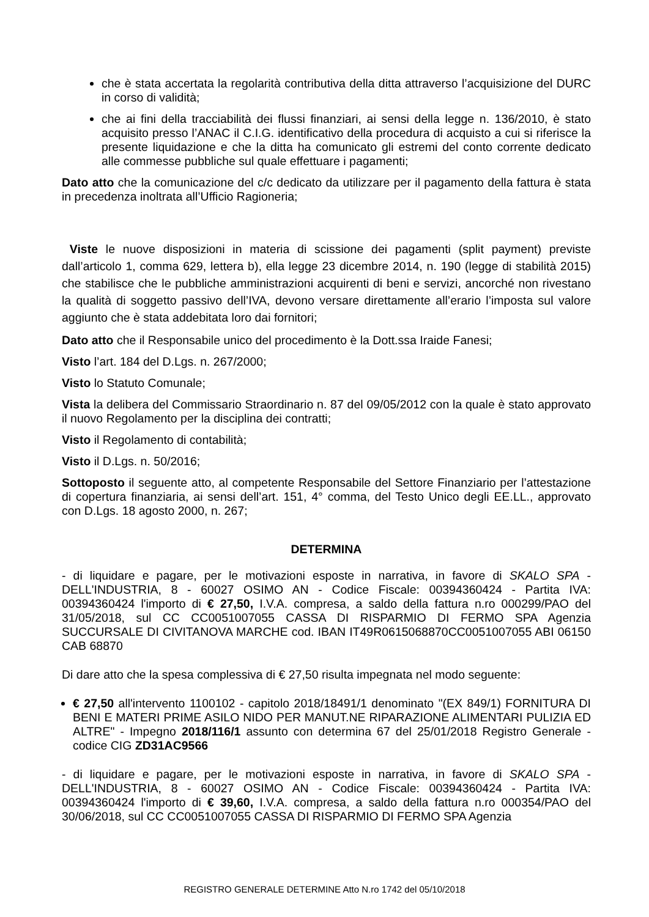che è stata accertata la regolarità contributiva della ditta attraverso l’acquisizione del DURC in corso di validità;
che ai fini della tracciabilità dei flussi finanziari, ai sensi della legge n. 136/2010, è stato acquisito presso l’ANAC il C.I.G. identificativo della procedura di acquisto a cui si riferisce la presente liquidazione e che la ditta ha comunicato gli estremi del conto corrente dedicato alle commesse pubbliche sul quale effettuare i pagamenti;
Dato atto che la comunicazione del c/c dedicato da utilizzare per il pagamento della fattura è stata in precedenza inoltrata all’Ufficio Ragioneria;
Viste le nuove disposizioni in materia di scissione dei pagamenti (split payment) previste dall’articolo 1, comma 629, lettera b), ella legge 23 dicembre 2014, n. 190 (legge di stabilità 2015) che stabilisce che le pubbliche amministrazioni acquirenti di beni e servizi, ancorché non rivestano la qualità di soggetto passivo dell’IVA, devono versare direttamente all’erario l’imposta sul valore aggiunto che è stata addebitata loro dai fornitori;
Dato atto che il Responsabile unico del procedimento è la Dott.ssa Iraide Fanesi;
Visto l’art. 184 del D.Lgs. n. 267/2000;
Visto lo Statuto Comunale;
Vista la delibera del Commissario Straordinario n. 87 del 09/05/2012 con la quale è stato approvato il nuovo Regolamento per la disciplina dei contratti;
Visto il Regolamento di contabilità;
Visto il D.Lgs. n. 50/2016;
Sottoposto il seguente atto, al competente Responsabile del Settore Finanziario per l’attestazione di copertura finanziaria, ai sensi dell’art. 151, 4° comma, del Testo Unico degli EE.LL., approvato con D.Lgs. 18 agosto 2000, n. 267;
DETERMINA
- di liquidare e pagare, per le motivazioni esposte in narrativa, in favore di SKALO SPA - DELL'INDUSTRIA, 8 - 60027 OSIMO AN - Codice Fiscale: 00394360424 - Partita IVA: 00394360424 l'importo di € 27,50, I.V.A. compresa, a saldo della fattura n.ro 000299/PAO del 31/05/2018, sul CC CC0051007055 CASSA DI RISPARMIO DI FERMO SPA Agenzia SUCCURSALE DI CIVITANOVA MARCHE cod. IBAN IT49R0615068870CC0051007055 ABI 06150 CAB 68870
Di dare atto che la spesa complessiva di € 27,50 risulta impegnata nel modo seguente:
€ 27,50 all'intervento 1100102 - capitolo 2018/18491/1 denominato "(EX 849/1) FORNITURA DI BENI E MATERI PRIME ASILO NIDO PER MANUT.NE RIPARAZIONE ALIMENTARI PULIZIA ED ALTRE" - Impegno 2018/116/1 assunto con determina 67 del 25/01/2018 Registro Generale - codice CIG ZD31AC9566
- di liquidare e pagare, per le motivazioni esposte in narrativa, in favore di SKALO SPA - DELL'INDUSTRIA, 8 - 60027 OSIMO AN - Codice Fiscale: 00394360424 - Partita IVA: 00394360424 l'importo di € 39,60, I.V.A. compresa, a saldo della fattura n.ro 000354/PAO del 30/06/2018, sul CC CC0051007055 CASSA DI RISPARMIO DI FERMO SPA Agenzia
REGISTRO GENERALE DETERMINE Atto N.ro 1742 del 05/10/2018